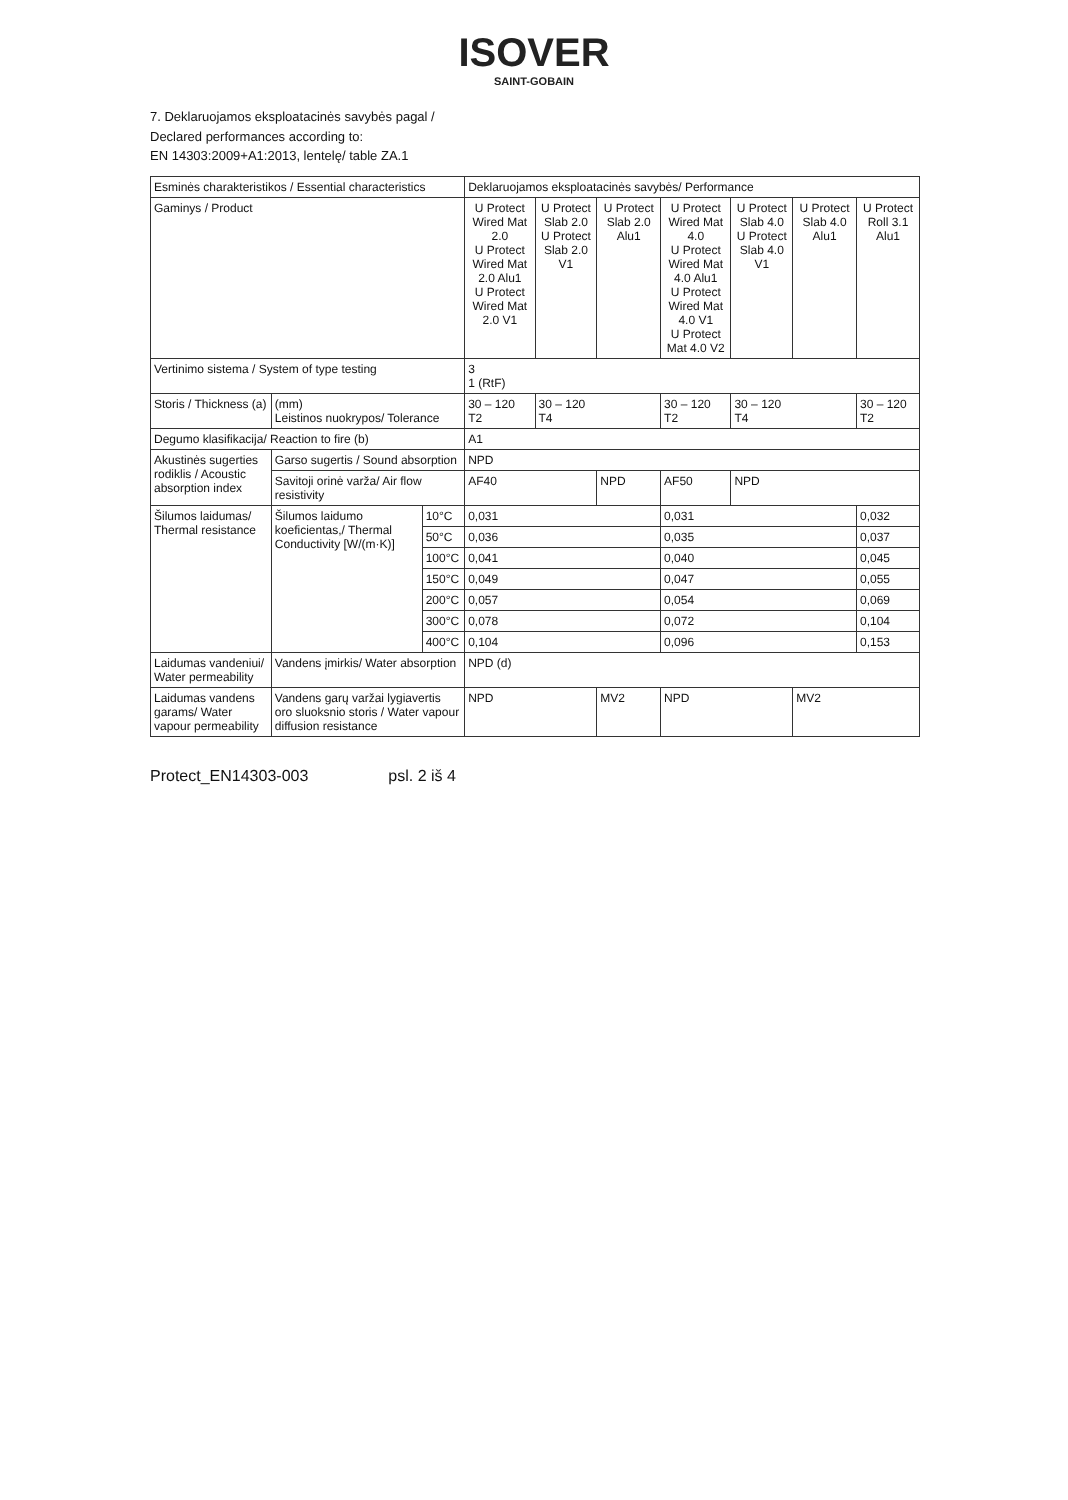ISOVER
SAINT-GOBAIN
7. Deklaruojamos eksploatacinės savybės pagal /
Declared performances according to:
EN 14303:2009+A1:2013, lentelę/ table ZA.1
| Esminės charakteristikos / Essential characteristics | | | Deklaruojamos eksploatacinės savybės/ Performance | | | | | | |
| --- | --- | --- | --- | --- | --- | --- | --- | --- | --- |
| Gaminys / Product | | | U Protect Wired Mat 2.0 U Protect Wired Mat 2.0 Alu1 U Protect Wired Mat 2.0 V1 | U Protect Slab 2.0 U Protect Slab 2.0 V1 | U Protect Slab 2.0 Alu1 | U Protect Wired Mat 4.0 U Protect Wired Mat 4.0 Alu1 U Protect Wired Mat 4.0 V1 U Protect Mat 4.0 V2 | U Protect Slab 4.0 U Protect Slab 4.0 V1 | U Protect Slab 4.0 Alu1 | U Protect Roll 3.1 Alu1 |
| Vertinimo sistema / System of type testing | | | 3 1 (RtF) | | | | | | |
| Storis / Thickness (a) | (mm) Leistinos nuokrypos/ Tolerance | | 30 – 120 T2 | 30 – 120 T4 | | 30 – 120 T2 | 30 – 120 T4 | | 30 – 120 T2 |
| Degumo klasifikacija/ Reaction to fire (b) | | | A1 | | | | | | |
| Akustinės sugerties rodiklis / Acoustic absorption index | Garso sugertis / Sound absorption | | NPD | | | | | | |
| | Savitoji orinė varža/ Air flow resistivity | | AF40 | | NPD | AF50 | NPD | | |
| Šilumos laidumas/ Thermal resistance | Šilumos laidumo koeficientas,/ Thermal Conductivity [W/(m·K)] | 10°C | 0,031 | | | 0,031 | | | 0,032 |
| | | 50°C | 0,036 | | | 0,035 | | | 0,037 |
| | | 100°C | 0,041 | | | 0,040 | | | 0,045 |
| | | 150°C | 0,049 | | | 0,047 | | | 0,055 |
| | | 200°C | 0,057 | | | 0,054 | | | 0,069 |
| | | 300°C | 0,078 | | | 0,072 | | | 0,104 |
| | | 400°C | 0,104 | | | 0,096 | | | 0,153 |
| Laidumas vandeniui/ Water permeability | Vandens įmirkis/ Water absorption | | NPD (d) | | | | | | |
| Laidumas vandens garams/ Water vapour permeability | Vandens garų varžai lygiavertis oro sluoksnio storis / Water vapour diffusion resistance | | NPD | | MV2 | NPD | | MV2 | |
Protect_EN14303-003 psl. 2 iš 4